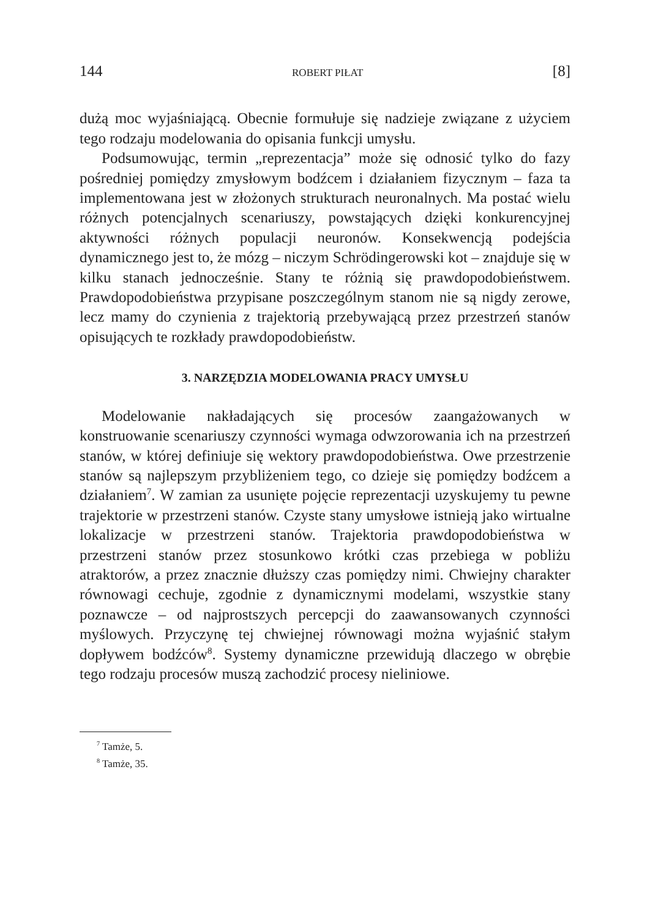144 ROBERT PIŁAT [8]
dużą moc wyjaśniającą. Obecnie formułuje się nadzieje związane z użyciem tego rodzaju modelowania do opisania funkcji umysłu.
Podsumowując, termin „reprezentacja” może się odnosić tylko do fazy pośredniej pomiędzy zmysłowym bodźcem i działaniem fizycznym – faza ta implementowana jest w złożonych strukturach neuronalnych. Ma postać wielu różnych potencjalnych scenariuszy, powstających dzięki konkurencyjnej aktywności różnych populacji neuronów. Konsekwencją podejścia dynamicznego jest to, że mózg – niczym Schrödingerowski kot – znajduje się w kilku stanach jednocześnie. Stany te różnią się prawdopodobieństwem. Prawdopodobieństwa przypisane poszczególnym stanom nie są nigdy zerowe, lecz mamy do czynienia z trajektorią przebywającą przez przestrzeń stanów opisujących te rozkłady prawdopodobieństw.
3. NARZĘDZIA MODELOWANIA PRACY UMYSŁU
Modelowanie nakładających się procesów zaangażowanych w konstruowanie scenariuszy czynności wymaga odwzorowania ich na przestrzeń stanów, w której definiuje się wektory prawdopodobieństwa. Owe przestrzenie stanów są najlepszym przybliżeniem tego, co dzieje się pomiędzy bodźcem a działaniem<sup>7</sup>. W zamian za usunięte pojęcie reprezentacji uzyskujemy tu pewne trajektorie w przestrzeni stanów. Czyste stany umysłowe istnieją jako wirtualne lokalizacje w przestrzeni stanów. Trajektoria prawdopodobieństwa w przestrzeni stanów przez stosunkowo krótki czas przebiega w pobliżu atraktorów, a przez znacznie dłuższy czas pomiędzy nimi. Chwiejny charakter równowagi cechuje, zgodnie z dynamicznymi modelami, wszystkie stany poznawcze – od najprostszych percepcji do zaawansowanych czynności myślowych. Przyczynę tej chwiejnej równowagi można wyjaśnić stałym dopływem bodźców<sup>8</sup>. Systemy dynamiczne przewidują dlaczego w obrębie tego rodzaju procesów muszą zachodzić procesy nieliniowe.
<sup>7</sup> Tamże, 5.
<sup>8</sup> Tamże, 35.